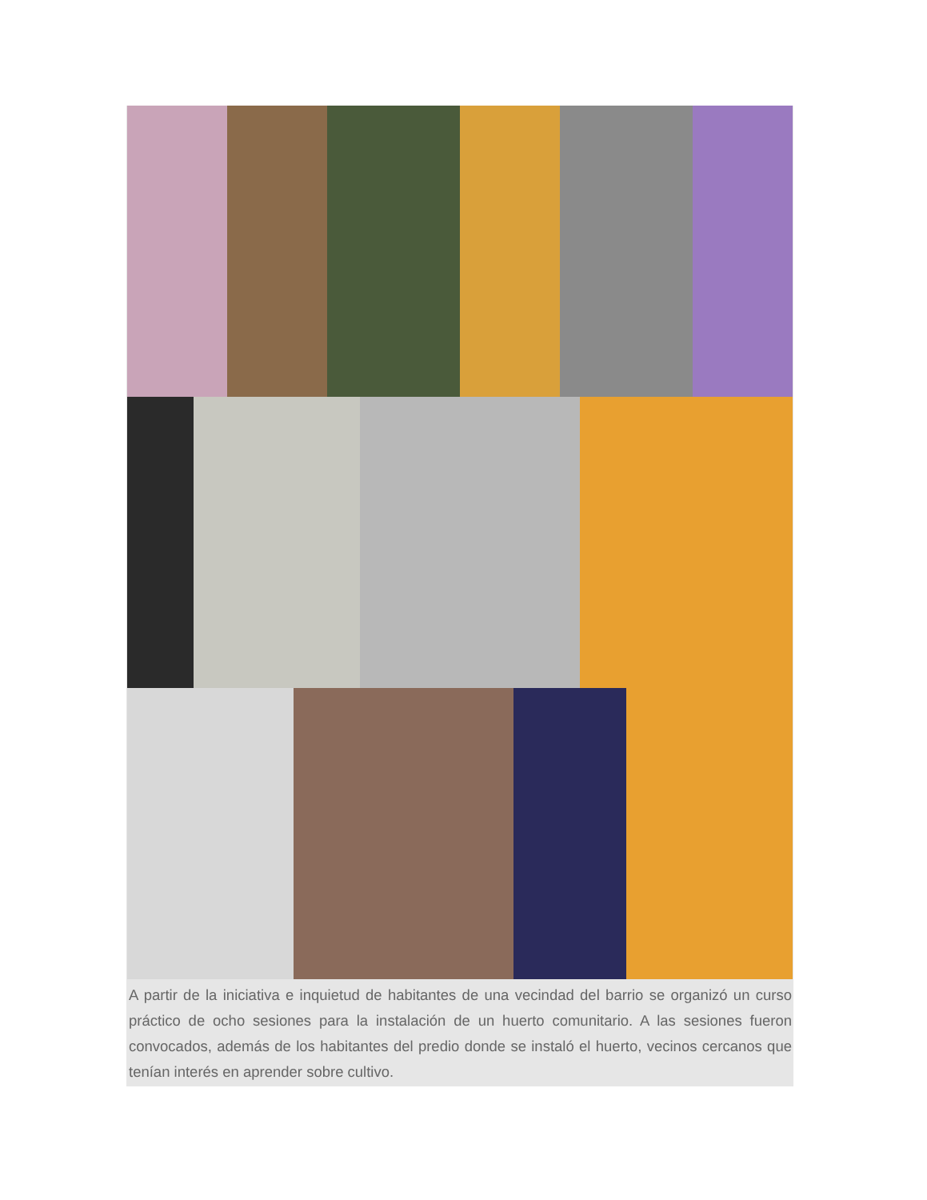A partir de la iniciativa e inquietud de habitantes de una vecindad del barrio se organizó un curso práctico de ocho sesiones para la instalación de un huerto comunitario. A las sesiones fueron convocados, además de los habitantes del predio donde se instaló el huerto, vecinos cercanos que tenían interés en aprender sobre cultivo.